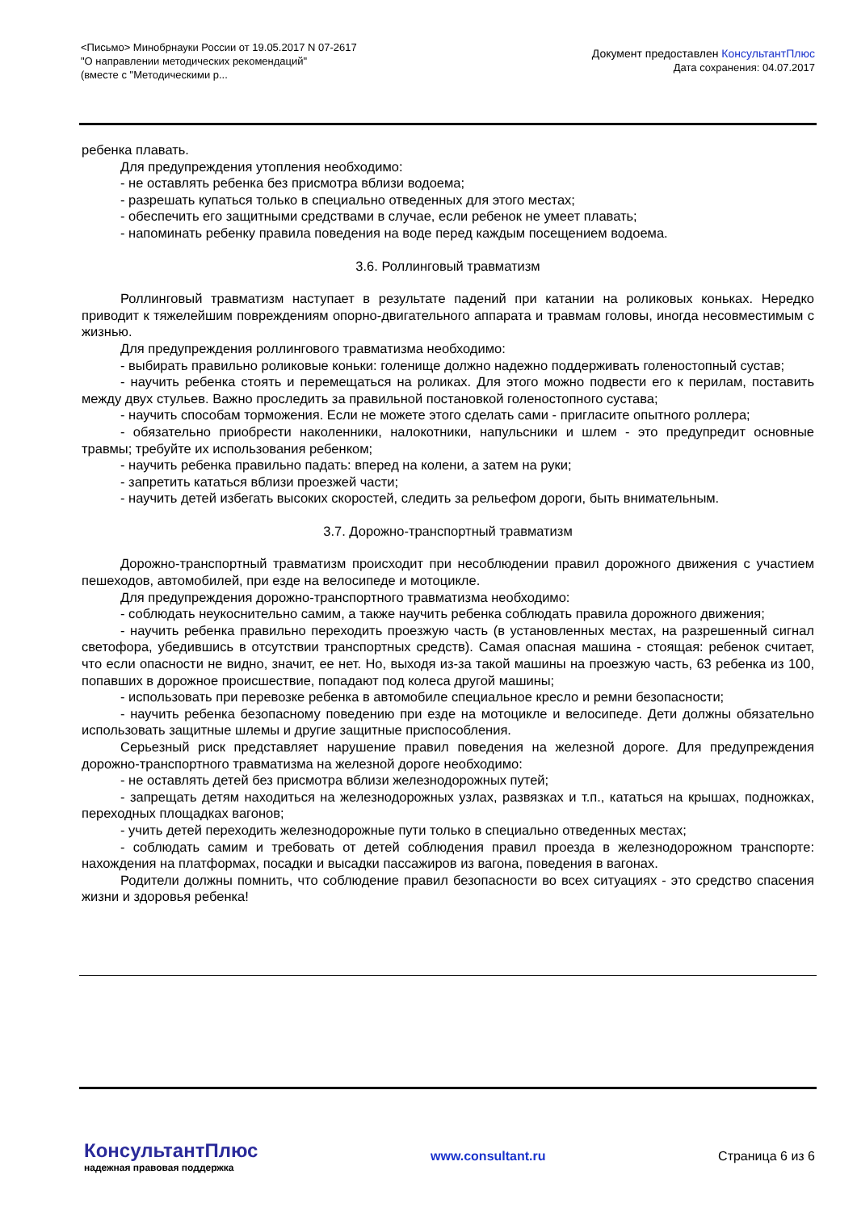<Письмо> Минобрнауки России от 19.05.2017 N 07-2617
"О направлении методических рекомендаций"
(вместе с "Методическими р...
Документ предоставлен КонсультантПлюс
Дата сохранения: 04.07.2017
ребенка плавать.
Для предупреждения утопления необходимо:
- не оставлять ребенка без присмотра вблизи водоема;
- разрешать купаться только в специально отведенных для этого местах;
- обеспечить его защитными средствами в случае, если ребенок не умеет плавать;
- напоминать ребенку правила поведения на воде перед каждым посещением водоема.
3.6. Роллинговый травматизм
Роллинговый травматизм наступает в результате падений при катании на роликовых коньках. Нередко приводит к тяжелейшим повреждениям опорно-двигательного аппарата и травмам головы, иногда несовместимым с жизнью.
Для предупреждения роллингового травматизма необходимо:
- выбирать правильно роликовые коньки: голенище должно надежно поддерживать голеностопный сустав;
- научить ребенка стоять и перемещаться на роликах. Для этого можно подвести его к перилам, поставить между двух стульев. Важно проследить за правильной постановкой голеностопного сустава;
- научить способам торможения. Если не можете этого сделать сами - пригласите опытного роллера;
- обязательно приобрести наколенники, налокотники, напульсники и шлем - это предупредит основные травмы; требуйте их использования ребенком;
- научить ребенка правильно падать: вперед на колени, а затем на руки;
- запретить кататься вблизи проезжей части;
- научить детей избегать высоких скоростей, следить за рельефом дороги, быть внимательным.
3.7. Дорожно-транспортный травматизм
Дорожно-транспортный травматизм происходит при несоблюдении правил дорожного движения с участием пешеходов, автомобилей, при езде на велосипеде и мотоцикле.
Для предупреждения дорожно-транспортного травматизма необходимо:
- соблюдать неукоснительно самим, а также научить ребенка соблюдать правила дорожного движения;
- научить ребенка правильно переходить проезжую часть (в установленных местах, на разрешенный сигнал светофора, убедившись в отсутствии транспортных средств). Самая опасная машина - стоящая: ребенок считает, что если опасности не видно, значит, ее нет. Но, выходя из-за такой машины на проезжую часть, 63 ребенка из 100, попавших в дорожное происшествие, попадают под колеса другой машины;
- использовать при перевозке ребенка в автомобиле специальное кресло и ремни безопасности;
- научить ребенка безопасному поведению при езде на мотоцикле и велосипеде. Дети должны обязательно использовать защитные шлемы и другие защитные приспособления.
Серьезный риск представляет нарушение правил поведения на железной дороге. Для предупреждения дорожно-транспортного травматизма на железной дороге необходимо:
- не оставлять детей без присмотра вблизи железнодорожных путей;
- запрещать детям находиться на железнодорожных узлах, развязках и т.п., кататься на крышах, подножках, переходных площадках вагонов;
- учить детей переходить железнодорожные пути только в специально отведенных местах;
- соблюдать самим и требовать от детей соблюдения правил проезда в железнодорожном транспорте: нахождения на платформах, посадки и высадки пассажиров из вагона, поведения в вагонах.
Родители должны помнить, что соблюдение правил безопасности во всех ситуациях - это средство спасения жизни и здоровья ребенка!
КонсультантПлюс
надежная правовая поддержка
www.consultant.ru Страница 6 из 6